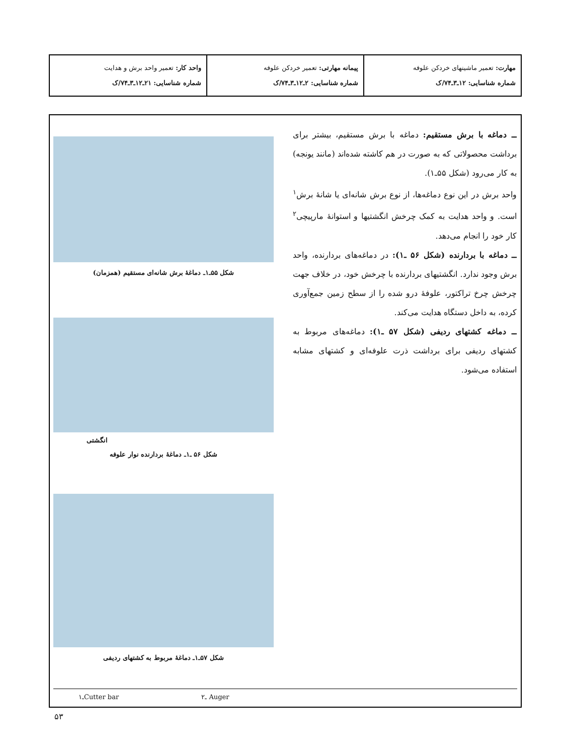| مهارت: تعمیر ماشینهای خردکن علوفه شماره شناسایی: ۱۲ـ۳ـ۷۴/ک | پیمانه مهارتی: تعمیر خردکن علوفه شماره شناسایی: ۲ـ۱۲ـ۳ـ۷۴/ک | واحد کار: تعمیر واحد برش و هدایت شماره شناسایی: ۲۱ـ۱۲ـ۳ـ۷۴/ک |
ــ دماغه با برش مستقیم: دماغه با برش مستقیم، بیشتر برای برداشت محصولاتی که به صورت در هم کاشته شده‌اند (مانند یونجه) به کار می‌رود (شکل ۵۵ـ۱).
واحد برش در این نوع دماغه‌ها، از نوع برش شانه‌ای یا شانهٔ برش<sup>۱</sup> است. و واحد هدایت به کمک چرخش انگشتیها و استوانهٔ مارپیچی<sup>۲</sup> کار خود را انجام می‌دهد.
ــ دماغه با بردارنده (شکل ۵۶ ـ۱): در دماغه‌های بردارنده، واحد برش وجود ندارد. انگشتیهای بردارنده با چرخش خود، در خلاف جهت چرخش چرخ تراکتور، علوفهٔ درو شده را از سطح زمین جمع‌آوری کرده، به داخل دستگاه هدایت می‌کند.
ــ دماغه کشتهای ردیفی (شکل ۵۷ ـ۱): دماغه‌های مربوط به کشتهای ردیفی برای برداشت ذرت علوفه‌ای و کشتهای مشابه استفاده می‌شود.
شکل ۵۵ـ۱ـ دماغهٔ برش شانه‌ای مستقیم (همزمان)
انگشتی
شکل ۵۶ ـ۱ـ دماغهٔ بردارنده نوار علوفه
شکل ۵۷ـ۱ـ دماغهٔ مربوط به کشتهای ردیفی
۱ـCutter bar ۲ـ Auger
۵۳